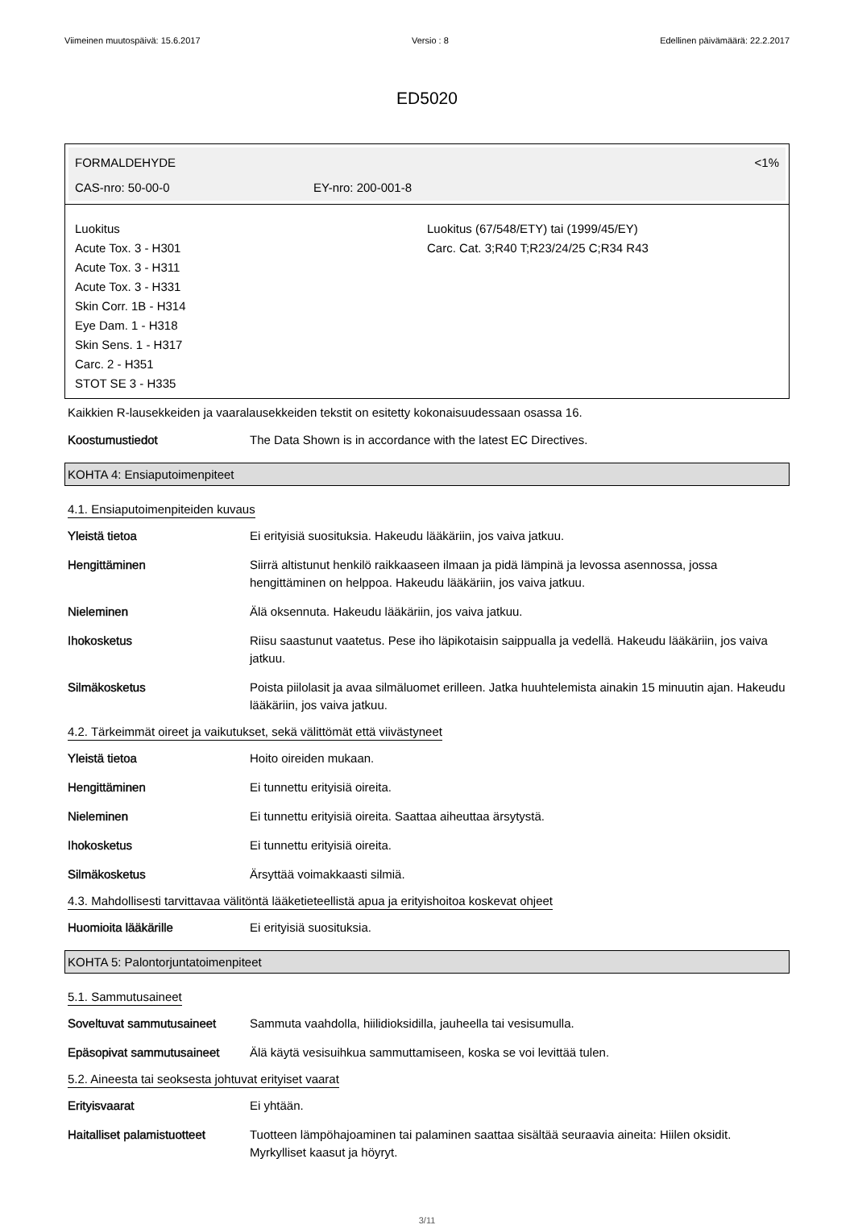Viimeinen muutospäivä: 15.6.2017 Versio : 8 Edellinen päivämäärä: 22.2.2017
ED5020
FORMALDEHYDE <1%
CAS-nro: 50-00-0 EY-nro: 200-001-8
Luokitus
Acute Tox. 3 - H301
Acute Tox. 3 - H311
Acute Tox. 3 - H331
Skin Corr. 1B - H314
Eye Dam. 1 - H318
Skin Sens. 1 - H317
Carc. 2 - H351
STOT SE 3 - H335
Luokitus (67/548/ETY) tai (1999/45/EY)
Carc. Cat. 3;R40 T;R23/24/25 C;R34 R43
Kaikkien R-lausekkeiden ja vaaralausekkeiden tekstit on esitetty kokonaisuudessaan osassa 16.
Koostumustiedot The Data Shown is in accordance with the latest EC Directives.
KOHTA 4: Ensiaputoimenpiteet
4.1. Ensiaputoimenpiteiden kuvaus
Yleistä tietoa Ei erityisiä suosituksia. Hakeudu lääkäriin, jos vaiva jatkuu.
Hengittäminen Siirrä altistunut henkilö raikkaaseen ilmaan ja pidä lämpinä ja levossa asennossa, jossa hengittäminen on helppoa. Hakeudu lääkäriin, jos vaiva jatkuu.
Nieleminen Älä oksennuta. Hakeudu lääkäriin, jos vaiva jatkuu.
Ihokosketus Riisu saastunut vaatetus. Pese iho läpikotaisin saippualla ja vedellä. Hakeudu lääkäriin, jos vaiva jatkuu.
Silmäkosketus Poista piilolasit ja avaa silmäluomet erilleen. Jatka huuhtelemista ainakin 15 minuutin ajan. Hakeudu lääkäriin, jos vaiva jatkuu.
4.2. Tärkeimmät oireet ja vaikutukset, sekä välittömät että viivästyneet
Yleistä tietoa Hoito oireiden mukaan.
Hengittäminen Ei tunnettu erityisiä oireita.
Nieleminen Ei tunnettu erityisiä oireita. Saattaa aiheuttaa ärsytystä.
Ihokosketus Ei tunnettu erityisiä oireita.
Silmäkosketus Ärsyttää voimakkaasti silmiä.
4.3. Mahdollisesti tarvittavaa välitöntä lääketieteellistä apua ja erityishoitoa koskevat ohjeet
Huomioita lääkärille Ei erityisiä suosituksia.
KOHTA 5: Palontorjuntatoimenpiteet
5.1. Sammutusaineet
Soveltuvat sammutusaineet Sammuta vaahdolla, hiilidioksidilla, jauheella tai vesisumulla.
Epäsopivat sammutusaineet Älä käytä vesisuihkua sammuttamiseen, koska se voi levittää tulen.
5.2. Aineesta tai seoksesta johtuvat erityiset vaarat
Erityisvaarat Ei yhtään.
Haitalliset palamistuotteet Tuotteen lämpöhajoaminen tai palaminen saattaa sisältää seuraavia aineita: Hiilen oksidit. Myrkylliset kaasut ja höyryt.
3/11